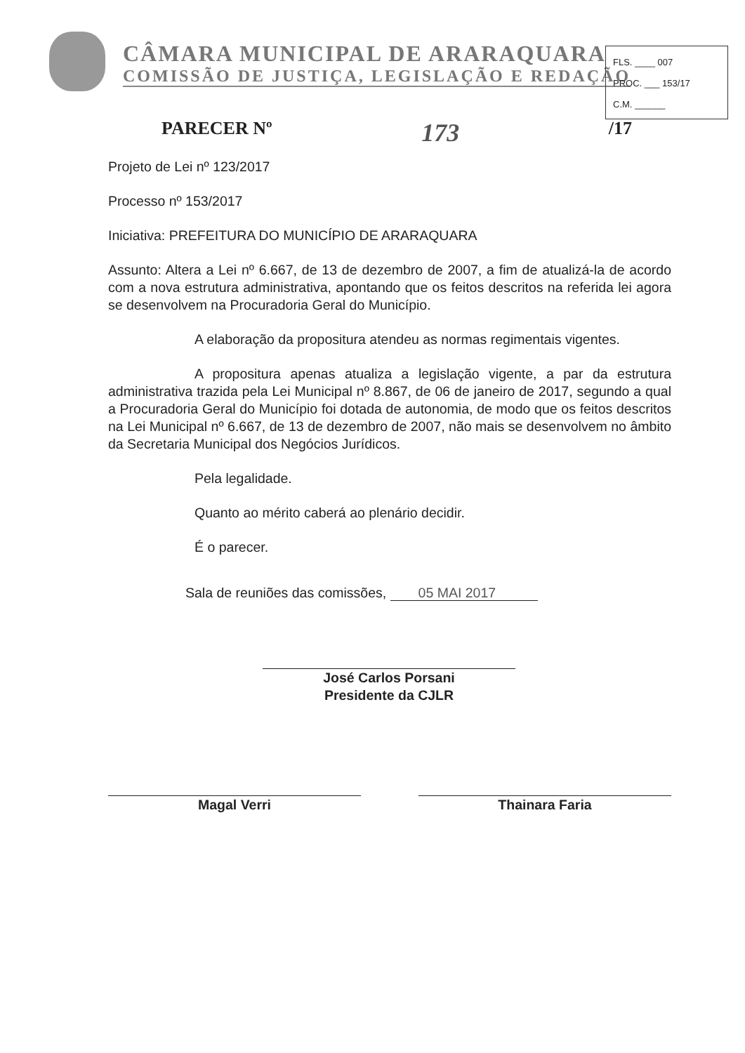CÂMARA MUNICIPAL DE ARARAQUARA
COMISSÃO DE JUSTIÇA, LEGISLAÇÃO E REDAÇÃO
FLS. ____ 007
PROC. ___ 153/17
C.M. ______
PARECER Nº 173 /17
Projeto de Lei nº 123/2017
Processo nº 153/2017
Iniciativa: PREFEITURA DO MUNICÍPIO DE ARARAQUARA
Assunto: Altera a Lei nº 6.667, de 13 de dezembro de 2007, a fim de atualizá-la de acordo com a nova estrutura administrativa, apontando que os feitos descritos na referida lei agora se desenvolvem na Procuradoria Geral do Município.
A elaboração da propositura atendeu as normas regimentais vigentes.
A propositura apenas atualiza a legislação vigente, a par da estrutura administrativa trazida pela Lei Municipal nº 8.867, de 06 de janeiro de 2017, segundo a qual a Procuradoria Geral do Município foi dotada de autonomia, de modo que os feitos descritos na Lei Municipal nº 6.667, de 13 de dezembro de 2007, não mais se desenvolvem no âmbito da Secretaria Municipal dos Negócios Jurídicos.
Pela legalidade.
Quanto ao mérito caberá ao plenário decidir.
É o parecer.
Sala de reuniões das comissões, 05 MAI 2017
José Carlos Porsani
Presidente da CJLR
Magal Verri Thainara Faria